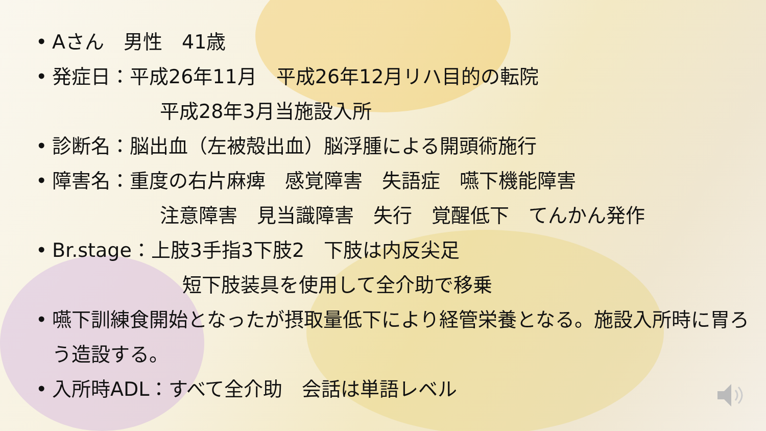• Aさん　男性　41歳
• 発症日：平成26年11月　平成26年12月リハ目的の転院
平成28年3月当施設入所
• 診断名：脳出血（左被殻出血）脳浮腫による開頭術施行
• 障害名：重度の右片麻痺　感覚障害　失語症　嚥下機能障害
注意障害　見当識障害　失行　覚醒低下　てんかん発作
• Br.stage：上肢3手指3下肢2　下肢は内反尖足
短下肢装具を使用して全介助で移乗
• 嚥下訓練食開始となったが摂取量低下により経管栄養となる。施設入所時に胃ろう造設する。
• 入所時ADL：すべて全介助　会話は単語レベル